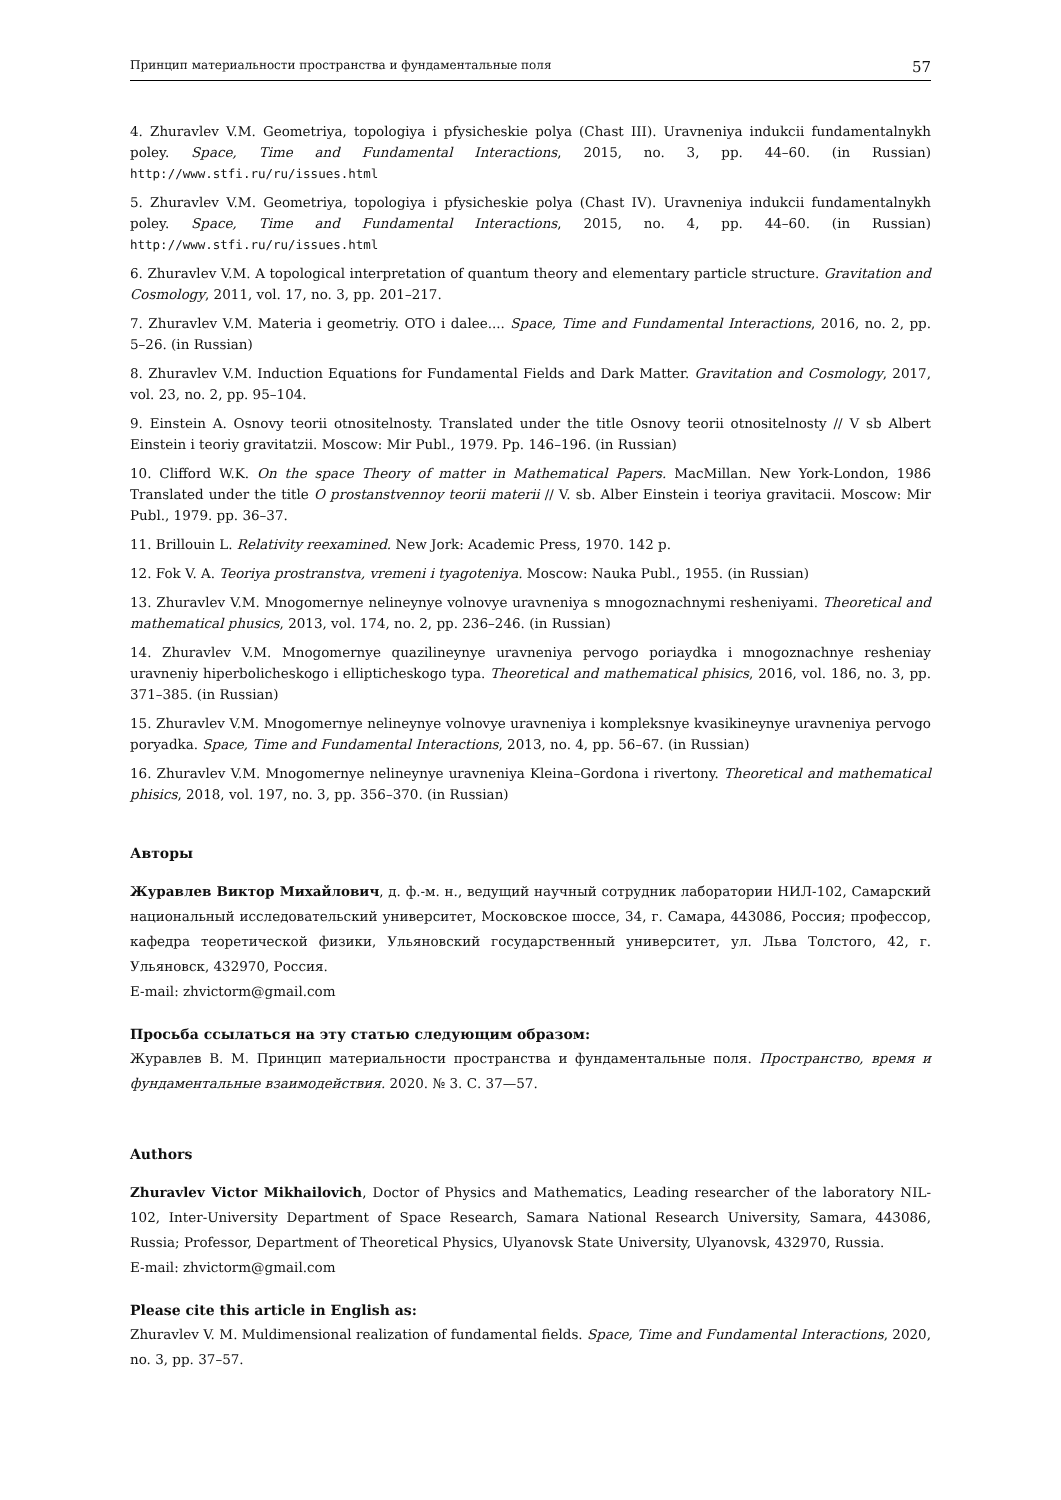Принцип материальности пространства и фундаментальные поля 57
4. Zhuravlev V.M. Geometriya, topologiya i pfysicheskie polya (Chast III). Uravneniya indukcii fundamentalnykh poley. Space, Time and Fundamental Interactions, 2015, no. 3, pp. 44–60. (in Russian) http://www.stfi.ru/ru/issues.html
5. Zhuravlev V.M. Geometriya, topologiya i pfysicheskie polya (Chast IV). Uravneniya indukcii fundamentalnykh poley. Space, Time and Fundamental Interactions, 2015, no. 4, pp. 44–60. (in Russian) http://www.stfi.ru/ru/issues.html
6. Zhuravlev V.M. A topological interpretation of quantum theory and elementary particle structure. Gravitation and Cosmology, 2011, vol. 17, no. 3, pp. 201–217.
7. Zhuravlev V.M. Materia i geometriy. OTO i dalee.... Space, Time and Fundamental Interactions, 2016, no. 2, pp. 5–26. (in Russian)
8. Zhuravlev V.M. Induction Equations for Fundamental Fields and Dark Matter. Gravitation and Cosmology, 2017, vol. 23, no. 2, pp. 95–104.
9. Einstein A. Osnovy teorii otnositelnosty. Translated under the title Osnovy teorii otnositelnosty // V sb Albert Einstein i teoriy gravitatzii. Moscow: Mir Publ., 1979. Pp. 146–196. (in Russian)
10. Clifford W.K. On the space Theory of matter in Mathematical Papers. MacMillan. New York-London, 1986 Translated under the title O prostanstvennoy teorii materii // V. sb. Alber Einstein i teoriya gravitacii. Moscow: Mir Publ., 1979. pp. 36–37.
11. Brillouin L. Relativity reexamined. New Jork: Academic Press, 1970. 142 p.
12. Fok V. A. Teoriya prostranstva, vremeni i tyagoteniya. Moscow: Nauka Publ., 1955. (in Russian)
13. Zhuravlev V.M. Mnogomernye nelineynye volnovye uravneniya s mnogoznachnymi resheniyami. Theoretical and mathematical phusics, 2013, vol. 174, no. 2, pp. 236–246. (in Russian)
14. Zhuravlev V.M. Mnogomernye quazilineynye uravneniya pervogo poriaydka i mnogoznachnye resheniay uravneniy hiperbolicheskogo i ellipticheskogo typa. Theoretical and mathematical phisics, 2016, vol. 186, no. 3, pp. 371–385. (in Russian)
15. Zhuravlev V.M. Mnogomernye nelineynye volnovye uravneniya i kompleksnye kvasikineynye uravneniya pervogo poryadka. Space, Time and Fundamental Interactions, 2013, no. 4, pp. 56–67. (in Russian)
16. Zhuravlev V.M. Mnogomernye nelineynye uravneniya Kleina–Gordona i rivertony. Theoretical and mathematical phisics, 2018, vol. 197, no. 3, pp. 356–370. (in Russian)
Авторы
Журавлев Виктор Михайлович, д. ф.-м. н., ведущий научный сотрудник лаборатории НИЛ-102, Самарский национальный исследовательский университет, Московское шоссе, 34, г. Самара, 443086, Россия; профессор, кафедра теоретической физики, Ульяновский государственный университет, ул. Льва Толстого, 42, г. Ульяновск, 432970, Россия.
E-mail: zhvictorm@gmail.com
Просьба ссылаться на эту статью следующим образом:
Журавлев В. М. Принцип материальности пространства и фундаментальные поля. Пространство, время и фундаментальные взаимодействия. 2020. № 3. С. 37—57.
Authors
Zhuravlev Victor Mikhailovich, Doctor of Physics and Mathematics, Leading researcher of the laboratory NIL-102, Inter-University Department of Space Research, Samara National Research University, Samara, 443086, Russia; Professor, Department of Theoretical Physics, Ulyanovsk State University, Ulyanovsk, 432970, Russia.
E-mail: zhvictorm@gmail.com
Please cite this article in English as:
Zhuravlev V. M. Muldimensional realization of fundamental fields. Space, Time and Fundamental Interactions, 2020, no. 3, pp. 37–57.